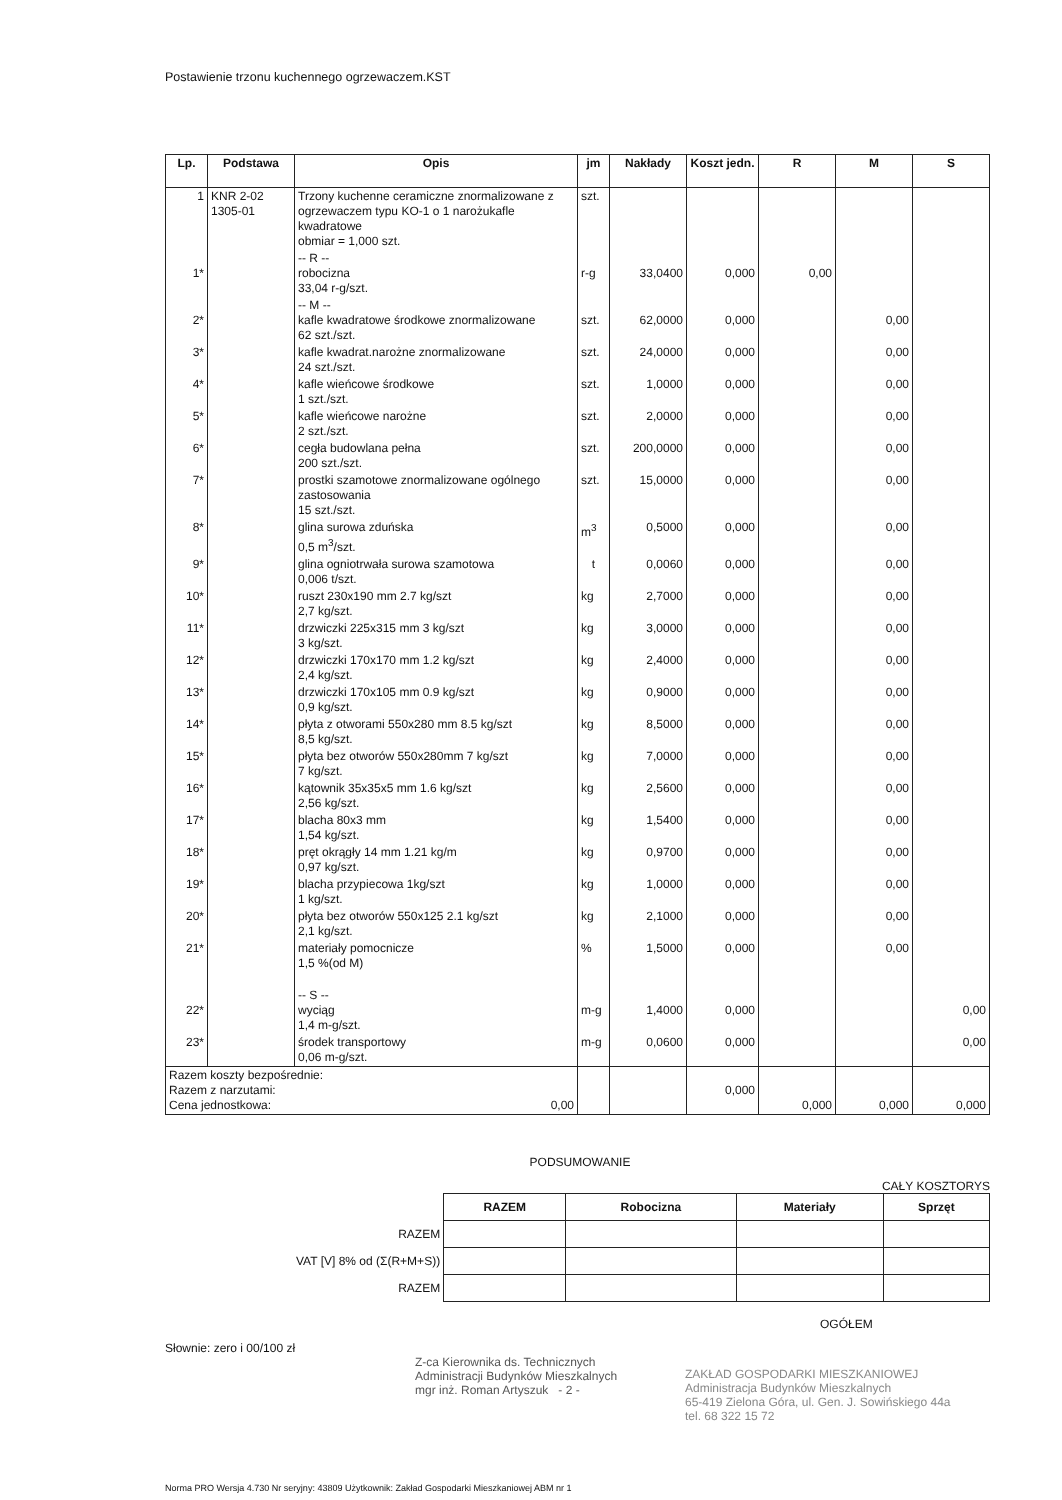Postawienie trzonu kuchennego ogrzewaczem.KST
| Lp. | Podstawa | Opis | jm | Nakłady | Koszt jedn. | R | M | S |
| --- | --- | --- | --- | --- | --- | --- | --- | --- |
| 1 | KNR 2-02 1305-01 | Trzony kuchenne ceramiczne znormalizowane z ogrzewaczem typu KO-1 o 1 narożukafle kwadratowe obmiar = 1,000 szt. | szt. | | | | | |
| 1* | | -- R -- robocizna 33,04 r-g/szt. | r-g | 33,0400 | 0,000 | 0,00 | | |
| 2* | | -- M -- kafle kwadratowe środkowe znormalizowane 62 szt./szt. | szt. | 62,0000 | 0,000 | | 0,00 | |
| 3* | | kafle kwadrat.narożne znormalizowane 24 szt./szt. | szt. | 24,0000 | 0,000 | | 0,00 | |
| 4* | | kafle wieńcowe środkowe 1 szt./szt. | szt. | 1,0000 | 0,000 | | 0,00 | |
| 5* | | kafle wieńcowe narożne 2 szt./szt. | szt. | 2,0000 | 0,000 | | 0,00 | |
| 6* | | cegła budowlana pełna 200 szt./szt. | szt. | 200,0000 | 0,000 | | 0,00 | |
| 7* | | prostki szamotowe znormalizowane ogólnego zastosowania 15 szt./szt. | szt. | 15,0000 | 0,000 | | 0,00 | |
| 8* | | glina surowa zduńska 0,5 m<sup>3</sup>/szt. | m<sup>3</sup> | 0,5000 | 0,000 | | 0,00 | |
| 9* | | glina ogniotrwała surowa szamotowa 0,006 t/szt. | t | 0,0060 | 0,000 | | 0,00 | |
| 10* | | ruszt 230x190 mm 2.7 kg/szt 2,7 kg/szt. | kg | 2,7000 | 0,000 | | 0,00 | |
| 11* | | drzwiczki 225x315 mm 3 kg/szt 3 kg/szt. | kg | 3,0000 | 0,000 | | 0,00 | |
| 12* | | drzwiczki 170x170 mm 1.2 kg/szt 2,4 kg/szt. | kg | 2,4000 | 0,000 | | 0,00 | |
| 13* | | drzwiczki 170x105 mm 0.9 kg/szt 0,9 kg/szt. | kg | 0,9000 | 0,000 | | 0,00 | |
| 14* | | płyta z otworami 550x280 mm 8.5 kg/szt 8,5 kg/szt. | kg | 8,5000 | 0,000 | | 0,00 | |
| 15* | | płyta bez otworów 550x280mm 7 kg/szt 7 kg/szt. | kg | 7,0000 | 0,000 | | 0,00 | |
| 16* | | kątownik 35x35x5 mm 1.6 kg/szt 2,56 kg/szt. | kg | 2,5600 | 0,000 | | 0,00 | |
| 17* | | blacha 80x3 mm 1,54 kg/szt. | kg | 1,5400 | 0,000 | | 0,00 | |
| 18* | | pręt okrągły 14 mm 1.21 kg/m 0,97 kg/szt. | kg | 0,9700 | 0,000 | | 0,00 | |
| 19* | | blacha przypiecowa 1kg/szt 1 kg/szt. | kg | 1,0000 | 0,000 | | 0,00 | |
| 20* | | płyta bez otworów 550x125 2.1 kg/szt 2,1 kg/szt. | kg | 2,1000 | 0,000 | | 0,00 | |
| 21* | | materiały pomocnicze 1,5 %(od M) | % | 1,5000 | 0,000 | | 0,00 | |
| 22* | | -- S -- wyciąg 1,4 m-g/szt. | m-g | 1,4000 | 0,000 | | | 0,00 |
| 23* | | środek transportowy 0,06 m-g/szt. | m-g | 0,0600 | 0,000 | | | 0,00 |
| Razem koszty bezpośrednie: Razem z narzutami: Cena jednostkowa: 0,00 | | | | | 0,000 | 0,000 | 0,000 | 0,000 |
PODSUMOWANIE
CAŁY KOSZTORYS
| | RAZEM | Robocizna | Materiały | Sprzęt |
| RAZEM | | | | |
| VAT [V] 8% od (Σ(R+M+S)) | | | | |
| RAZEM | | | | |
OGÓŁEM
Słownie: zero i 00/100 zł
Z-ca Kierownika ds. Technicznych
Administracji Budynków Mieszkalnych
mgr inż. Roman Artyszuk - 2 -
ZAKŁAD GOSPODARKI MIESZKANIOWEJ
Administracja Budynków Mieszkalnych
65-419 Zielona Góra, ul. Gen. J. Sowińskiego 44a
tel. 68 322 15 72
Norma PRO Wersja 4.730 Nr seryjny: 43809 Użytkownik: Zakład Gospodarki Mieszkaniowej ABM nr 1